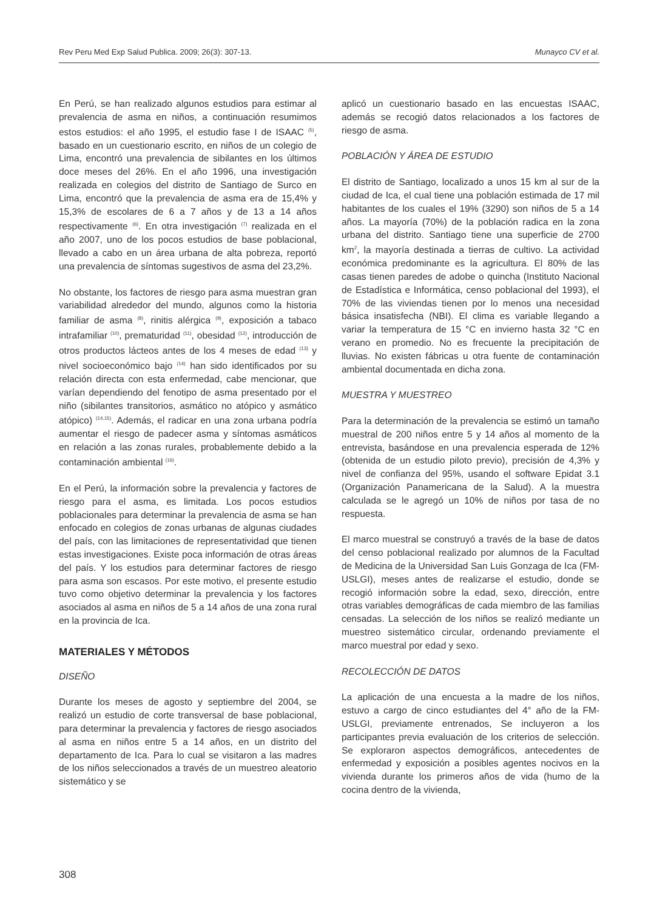Rev Peru Med Exp Salud Publica. 2009; 26(3): 307-13. Munayco CV et al.
En Perú, se han realizado algunos estudios para estimar al prevalencia de asma en niños, a continuación resumimos estos estudios: el año 1995, el estudio fase I de ISAAC <sup>(5)</sup>, basado en un cuestionario escrito, en niños de un colegio de Lima, encontró una prevalencia de sibilantes en los últimos doce meses del 26%. En el año 1996, una investigación realizada en colegios del distrito de Santiago de Surco en Lima, encontró que la prevalencia de asma era de 15,4% y 15,3% de escolares de 6 a 7 años y de 13 a 14 años respectivamente <sup>(6)</sup>. En otra investigación <sup>(7)</sup> realizada en el año 2007, uno de los pocos estudios de base poblacional, llevado a cabo en un área urbana de alta pobreza, reportó una prevalencia de síntomas sugestivos de asma del 23,2%.
No obstante, los factores de riesgo para asma muestran gran variabilidad alrededor del mundo, algunos como la historia familiar de asma <sup>(8)</sup>, rinitis alérgica <sup>(9)</sup>, exposición a tabaco intrafamiliar <sup>(10)</sup>, prematuridad <sup>(11)</sup>, obesidad <sup>(12)</sup>, introducción de otros productos lácteos antes de los 4 meses de edad <sup>(13)</sup> y nivel socioeconómico bajo <sup>(14)</sup> han sido identificados por su relación directa con esta enfermedad, cabe mencionar, que varían dependiendo del fenotipo de asma presentado por el niño (sibilantes transitorios, asmático no atópico y asmático atópico) <sup>(14,15)</sup>. Además, el radicar en una zona urbana podría aumentar el riesgo de padecer asma y síntomas asmáticos en relación a las zonas rurales, probablemente debido a la contaminación ambiental <sup>(16)</sup>.
En el Perú, la información sobre la prevalencia y factores de riesgo para el asma, es limitada. Los pocos estudios poblacionales para determinar la prevalencia de asma se han enfocado en colegios de zonas urbanas de algunas ciudades del país, con las limitaciones de representatividad que tienen estas investigaciones. Existe poca información de otras áreas del país. Y los estudios para determinar factores de riesgo para asma son escasos. Por este motivo, el presente estudio tuvo como objetivo determinar la prevalencia y los factores asociados al asma en niños de 5 a 14 años de una zona rural en la provincia de Ica.
MATERIALES Y MÉTODOS
DISEÑO
Durante los meses de agosto y septiembre del 2004, se realizó un estudio de corte transversal de base poblacional, para determinar la prevalencia y factores de riesgo asociados al asma en niños entre 5 a 14 años, en un distrito del departamento de Ica. Para lo cual se visitaron a las madres de los niños seleccionados a través de un muestreo aleatorio sistemático y se
aplicó un cuestionario basado en las encuestas ISAAC, además se recogió datos relacionados a los factores de riesgo de asma.
POBLACIÓN Y ÁREA DE ESTUDIO
El distrito de Santiago, localizado a unos 15 km al sur de la ciudad de Ica, el cual tiene una población estimada de 17 mil habitantes de los cuales el 19% (3290) son niños de 5 a 14 años. La mayoría (70%) de la población radica en la zona urbana del distrito. Santiago tiene una superficie de 2700 km<sup>2</sup>, la mayoría destinada a tierras de cultivo. La actividad económica predominante es la agricultura. El 80% de las casas tienen paredes de adobe o quincha (Instituto Nacional de Estadística e Informática, censo poblacional del 1993), el 70% de las viviendas tienen por lo menos una necesidad básica insatisfecha (NBI). El clima es variable llegando a variar la temperatura de 15 °C en invierno hasta 32 °C en verano en promedio. No es frecuente la precipitación de lluvias. No existen fábricas u otra fuente de contaminación ambiental documentada en dicha zona.
MUESTRA Y MUESTREO
Para la determinación de la prevalencia se estimó un tamaño muestral de 200 niños entre 5 y 14 años al momento de la entrevista, basándose en una prevalencia esperada de 12% (obtenida de un estudio piloto previo), precisión de 4,3% y nivel de confianza del 95%, usando el software Epidat 3.1 (Organización Panamericana de la Salud). A la muestra calculada se le agregó un 10% de niños por tasa de no respuesta.
El marco muestral se construyó a través de la base de datos del censo poblacional realizado por alumnos de la Facultad de Medicina de la Universidad San Luis Gonzaga de Ica (FM-USLGI), meses antes de realizarse el estudio, donde se recogió información sobre la edad, sexo, dirección, entre otras variables demográficas de cada miembro de las familias censadas. La selección de los niños se realizó mediante un muestreo sistemático circular, ordenando previamente el marco muestral por edad y sexo.
RECOLECCIÓN DE DATOS
La aplicación de una encuesta a la madre de los niños, estuvo a cargo de cinco estudiantes del 4° año de la FM-USLGI, previamente entrenados, Se incluyeron a los participantes previa evaluación de los criterios de selección. Se exploraron aspectos demográficos, antecedentes de enfermedad y exposición a posibles agentes nocivos en la vivienda durante los primeros años de vida (humo de la cocina dentro de la vivienda,
308